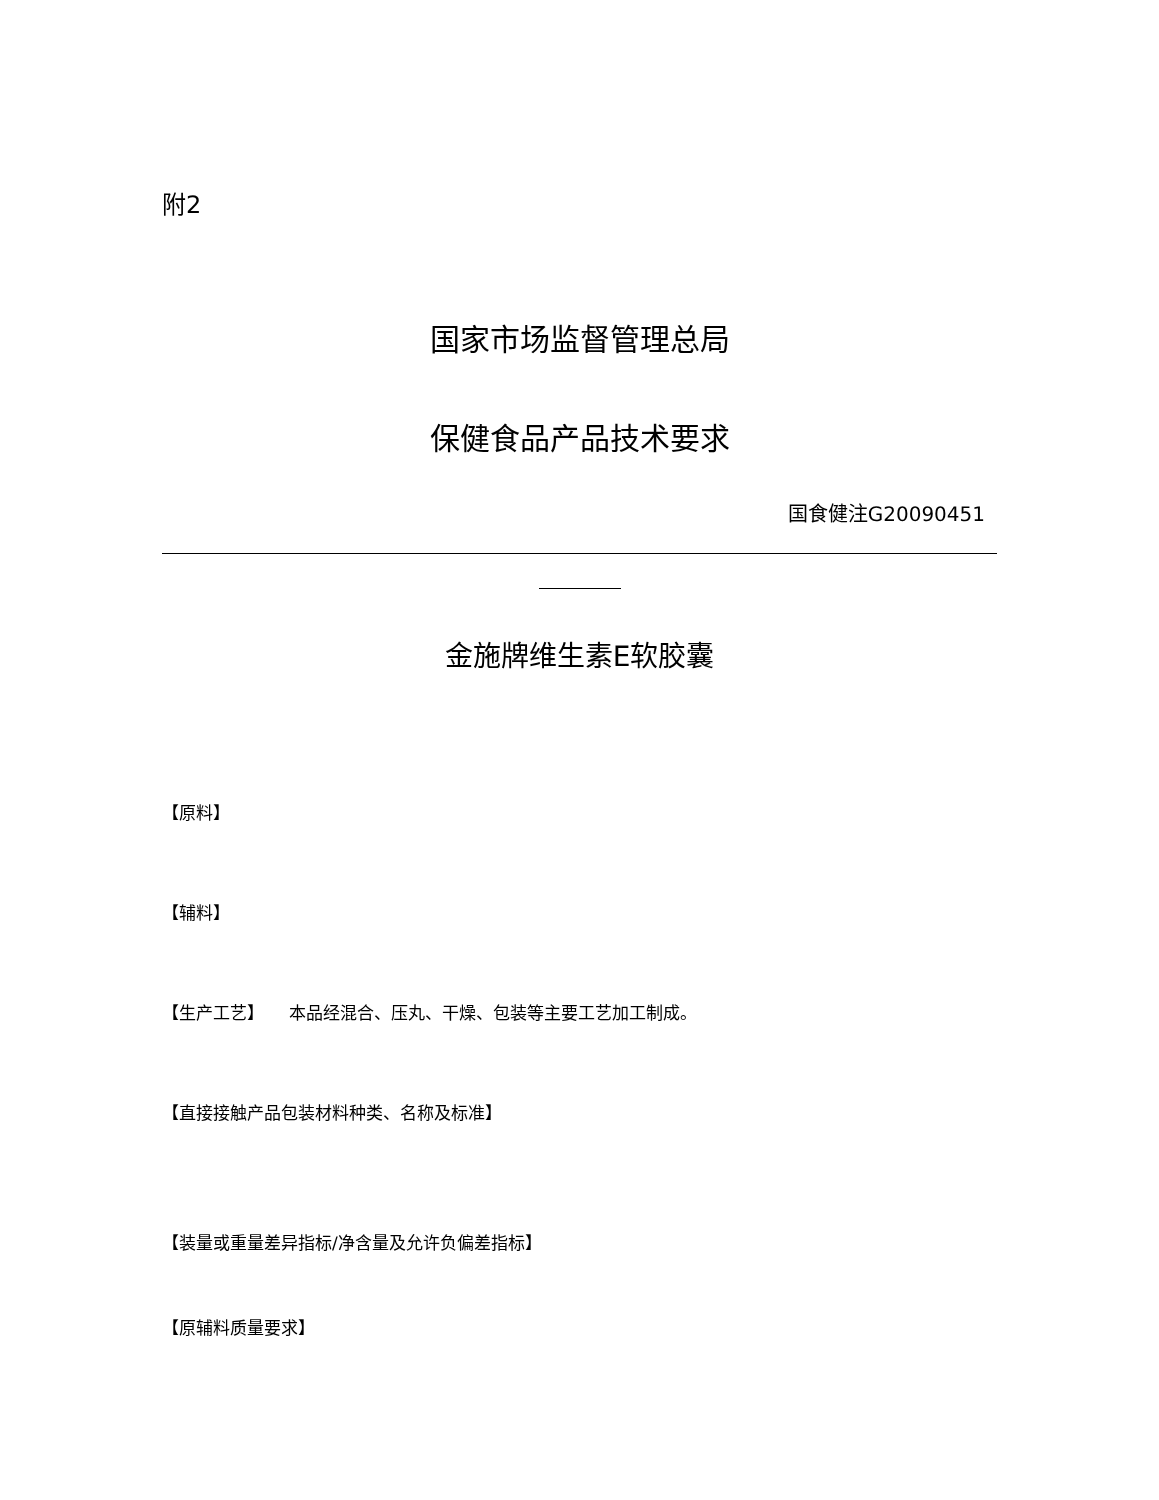附2
国家市场监督管理总局
保健食品产品技术要求
国食健注G20090451
金施牌维生素E软胶囊
【原料】
【辅料】
【生产工艺】 本品经混合、压丸、干燥、包装等主要工艺加工制成。
【直接接触产品包装材料种类、名称及标准】
【装量或重量差异指标/净含量及允许负偏差指标】
【原辅料质量要求】